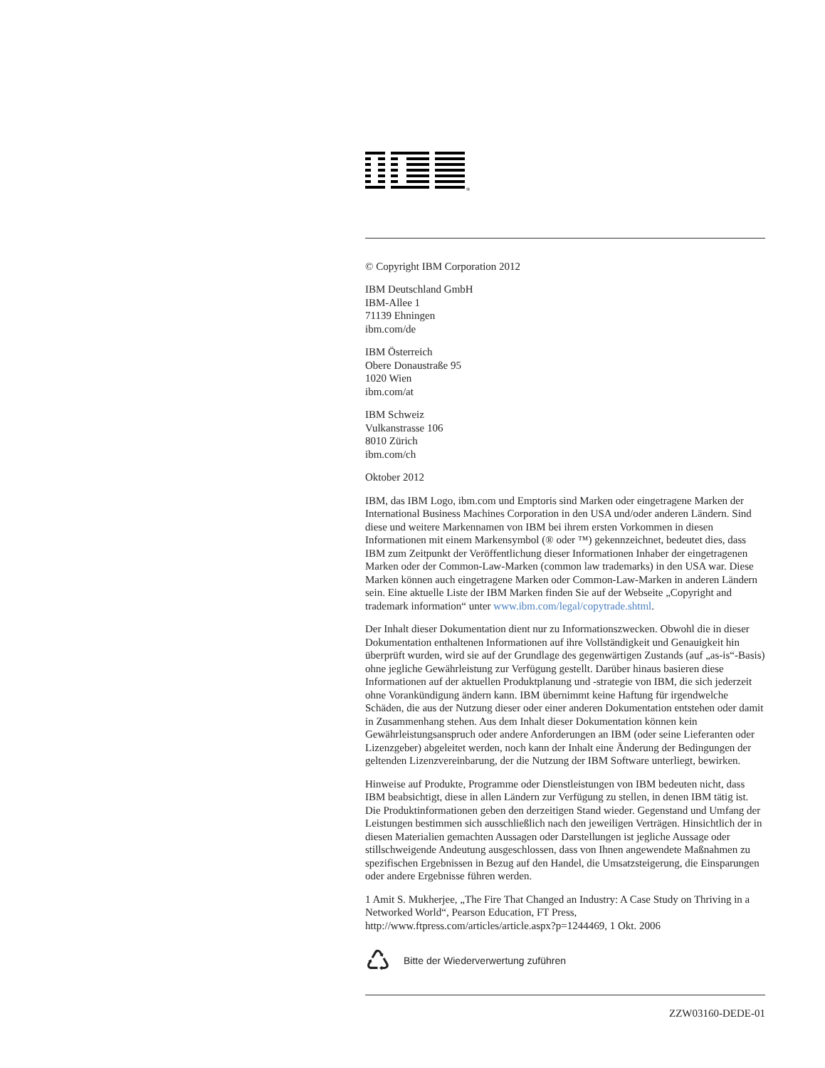®
© Copyright IBM Corporation 2012
IBM Deutschland GmbH
IBM-Allee 1
71139 Ehningen
ibm.com/de
IBM Österreich
Obere Donaustraße 95
1020 Wien
ibm.com/at
IBM Schweiz
Vulkanstrasse 106
8010 Zürich
ibm.com/ch
Oktober 2012
IBM, das IBM Logo, ibm.com und Emptoris sind Marken oder eingetragene Marken der International Business Machines Corporation in den USA und/oder anderen Ländern. Sind diese und weitere Markennamen von IBM bei ihrem ersten Vorkommen in diesen Informationen mit einem Markensymbol (® oder ™) gekennzeichnet, bedeutet dies, dass IBM zum Zeitpunkt der Veröffentlichung dieser Informationen Inhaber der eingetragenen Marken oder der Common-Law-Marken (common law trademarks) in den USA war. Diese Marken können auch eingetragene Marken oder Common-Law-Marken in anderen Ländern sein. Eine aktuelle Liste der IBM Marken finden Sie auf der Webseite „Copyright and trademark information“ unter www.ibm.com/legal/copytrade.shtml.
Der Inhalt dieser Dokumentation dient nur zu Informationszwecken. Obwohl die in dieser Dokumentation enthaltenen Informationen auf ihre Vollständigkeit und Genauigkeit hin überprüft wurden, wird sie auf der Grundlage des gegenwärtigen Zustands (auf „as-is“-Basis) ohne jegliche Gewährleistung zur Verfügung gestellt. Darüber hinaus basieren diese Informationen auf der aktuellen Produktplanung und -strategie von IBM, die sich jederzeit ohne Vorankündigung ändern kann. IBM übernimmt keine Haftung für irgendwelche Schäden, die aus der Nutzung dieser oder einer anderen Dokumentation entstehen oder damit in Zusammenhang stehen. Aus dem Inhalt dieser Dokumentation können kein Gewährleistungsanspruch oder andere Anforderungen an IBM (oder seine Lieferanten oder Lizenzgeber) abgeleitet werden, noch kann der Inhalt eine Änderung der Bedingungen der geltenden Lizenzvereinbarung, der die Nutzung der IBM Software unterliegt, bewirken.
Hinweise auf Produkte, Programme oder Dienstleistungen von IBM bedeuten nicht, dass IBM beabsichtigt, diese in allen Ländern zur Verfügung zu stellen, in denen IBM tätig ist. Die Produktinformationen geben den derzeitigen Stand wieder. Gegenstand und Umfang der Leistungen bestimmen sich ausschließlich nach den jeweiligen Verträgen. Hinsichtlich der in diesen Materialien gemachten Aussagen oder Darstellungen ist jegliche Aussage oder stillschweigende Andeutung ausgeschlossen, dass von Ihnen angewendete Maßnahmen zu spezifischen Ergebnissen in Bezug auf den Handel, die Umsatzsteigerung, die Einsparungen oder andere Ergebnisse führen werden.
1 Amit S. Mukherjee, „The Fire That Changed an Industry: A Case Study on Thriving in a Networked World“, Pearson Education, FT Press, http://www.ftpress.com/articles/article.aspx?p=1244469, 1 Okt. 2006
♺ Bitte der Wiederverwertung zuführen
ZZW03160-DEDE-01